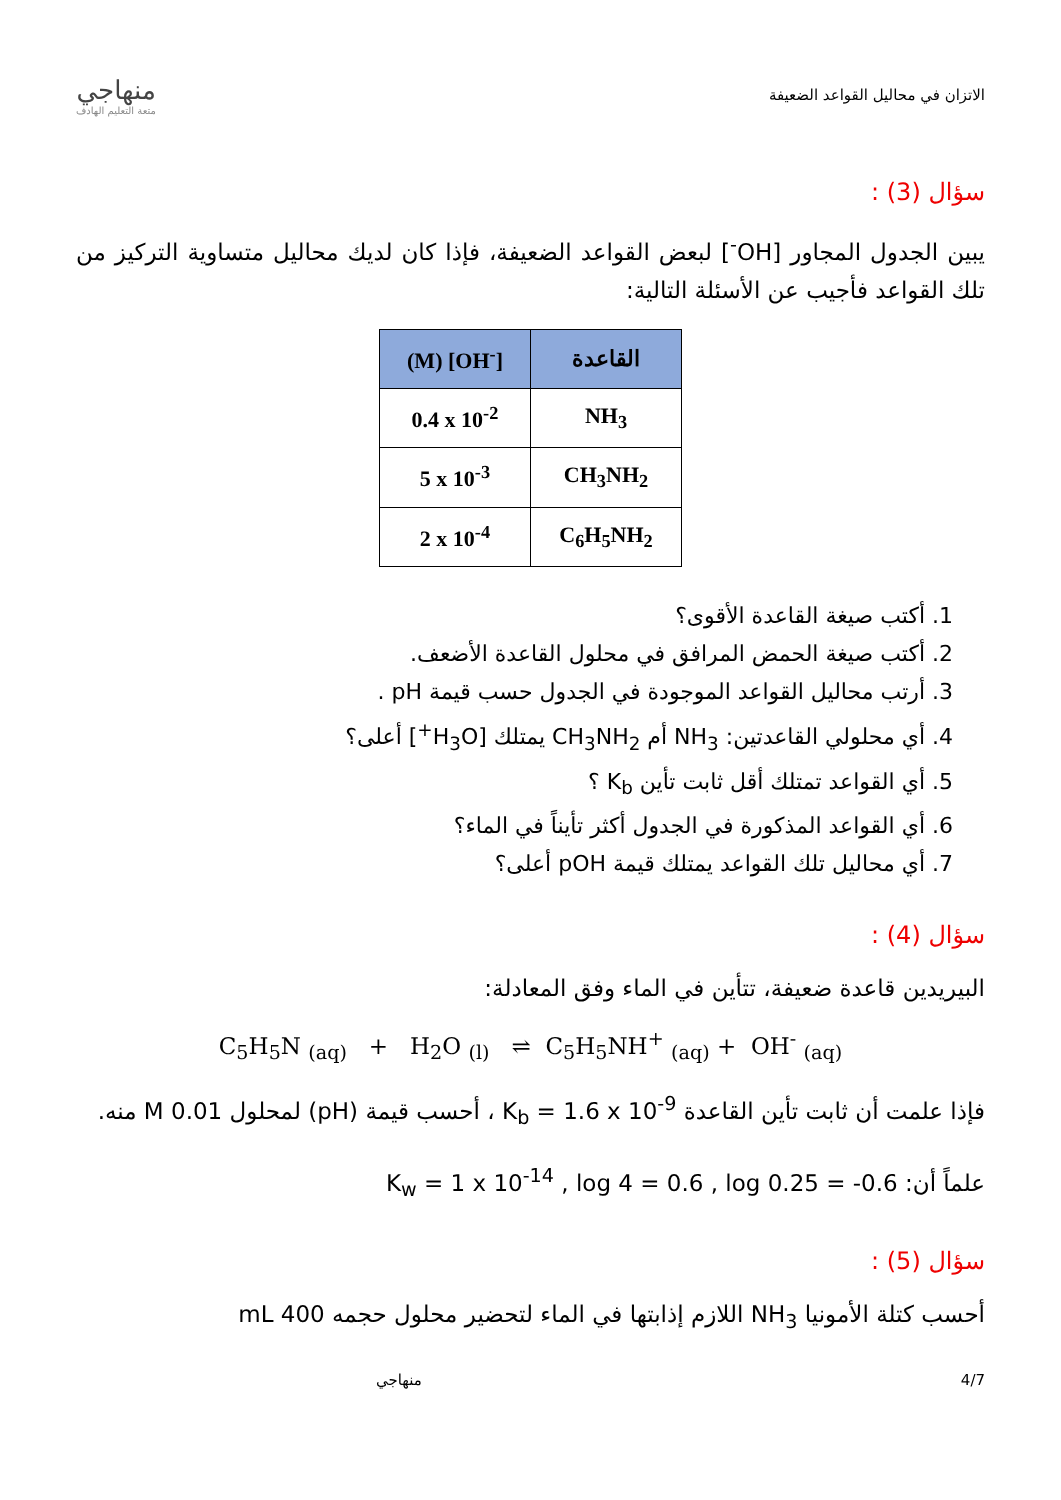الاتزان في محاليل القواعد الضعيفة
منهاجي
متعة التعليم الهادف
سؤال (3) :
يبين الجدول المجاور [OH<sup>-</sup>] لبعض القواعد الضعيفة، فإذا كان لديك محاليل متساوية التركيز من تلك القواعد فأجيب عن الأسئلة التالية:
| (M) [OH<sup>-</sup>] | القاعدة |
| --- | --- |
| 0.4 x 10<sup>-2</sup> | NH<sub>3</sub> |
| 5 x 10<sup>-3</sup> | CH<sub>3</sub>NH<sub>2</sub> |
| 2 x 10<sup>-4</sup> | C<sub>6</sub>H<sub>5</sub>NH<sub>2</sub> |
1. أكتب صيغة القاعدة الأقوى؟
2. أكتب صيغة الحمض المرافق في محلول القاعدة الأضعف.
3. أرتب محاليل القواعد الموجودة في الجدول حسب قيمة pH .
4. أي محلولي القاعدتين: NH<sub>3</sub> أم CH<sub>3</sub>NH<sub>2</sub> يمتلك [H<sub>3</sub>O<sup>+</sup>] أعلى؟
5. أي القواعد تمتلك أقل ثابت تأين K<sub>b</sub> ؟
6. أي القواعد المذكورة في الجدول أكثر تأيناً في الماء؟
7. أي محاليل تلك القواعد يمتلك قيمة pOH أعلى؟
سؤال (4) :
البيريدين قاعدة ضعيفة، تتأين في الماء وفق المعادلة:
C<sub>5</sub>H<sub>5</sub>N <sub>(aq)</sub> + H<sub>2</sub>O <sub>(l)</sub> ⇌ C<sub>5</sub>H<sub>5</sub>NH<sup>+</sup> <sub>(aq)</sub> + OH<sup>-</sup> <sub>(aq)</sub>
فإذا علمت أن ثابت تأين القاعدة K<sub>b</sub> = 1.6 x 10<sup>-9</sup> ، أحسب قيمة (pH) لمحلول 0.01 M منه.
علماً أن: K<sub>w</sub> = 1 x 10<sup>-14</sup> , log 4 = 0.6 , log 0.25 = -0.6
سؤال (5) :
أحسب كتلة الأمونيا NH<sub>3</sub> اللازم إذابتها في الماء لتحضير محلول حجمه 400 mL
4/7 منهاجي